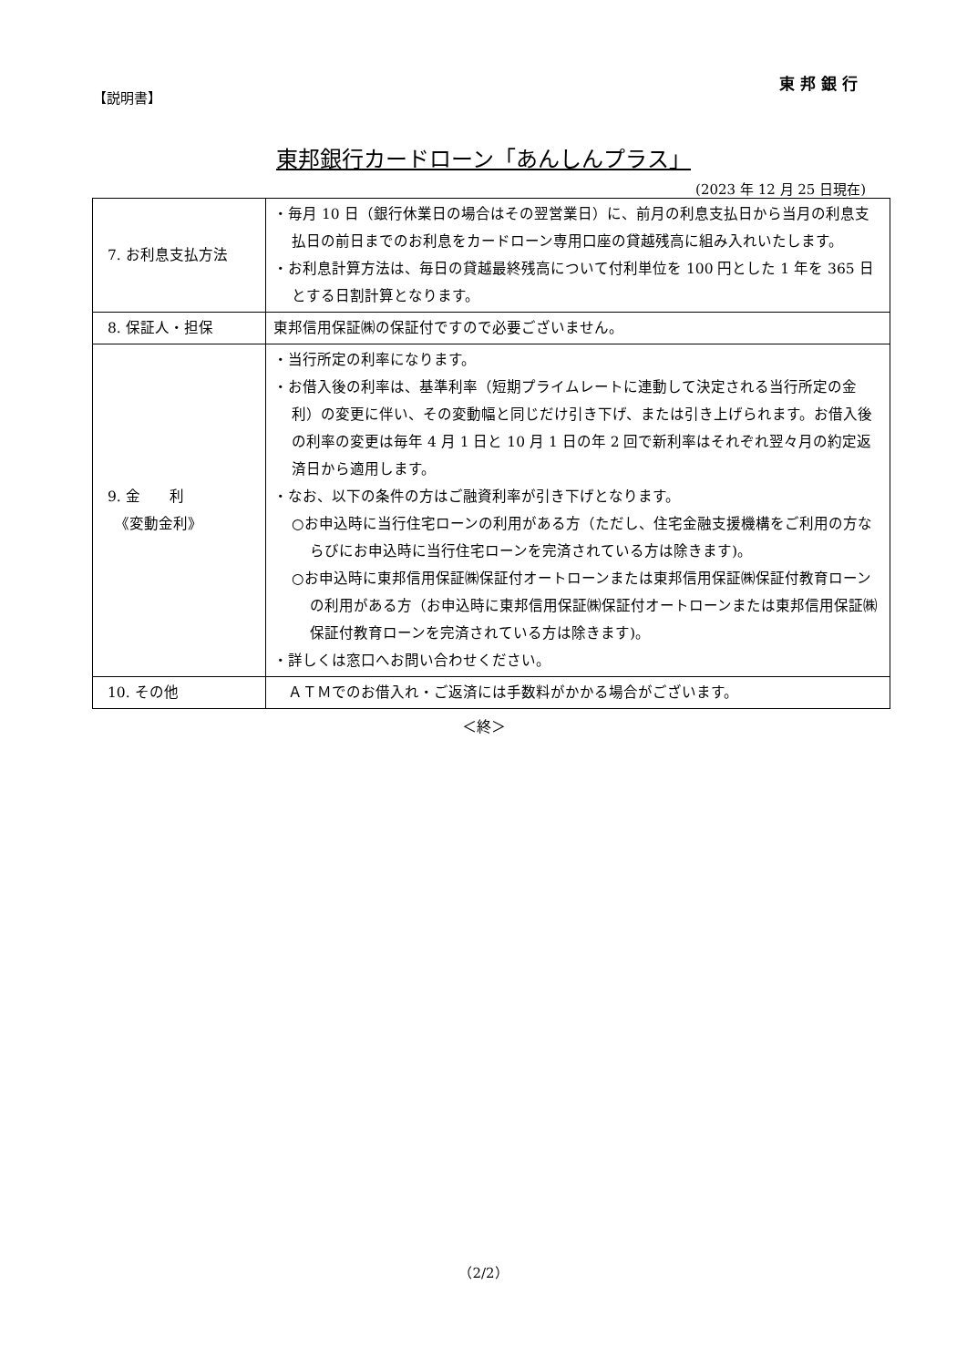東邦銀行
【説明書】
東邦銀行カードローン「あんしんプラス」
(2023 年 12 月 25 日現在)
| 7. お利息支払方法 | ・毎月 10 日（銀行休業日の場合はその翌営業日）に、前月の利息支払日から当月の利息支払日の前日までのお利息をカードローン専用口座の貸越残高に組み入れいたします。 ・お利息計算方法は、毎日の貸越最終残高について付利単位を 100 円とした 1 年を 365 日とする日割計算となります。 |
| 8. 保証人・担保 | 東邦信用保証㈱の保証付ですので必要ございません。 |
| 9. 金 利 《変動金利》 | ・当行所定の利率になります。 ・お借入後の利率は、基準利率（短期プライムレートに連動して決定される当行所定の金利）の変更に伴い、その変動幅と同じだけ引き下げ、または引き上げられます。お借入後の利率の変更は毎年 4 月 1 日と 10 月 1 日の年 2 回で新利率はそれぞれ翌々月の約定返済日から適用します。 ・なお、以下の条件の方はご融資利率が引き下げとなります。 ○お申込時に当行住宅ローンの利用がある方（ただし、住宅金融支援機構をご利用の方ならびにお申込時に当行住宅ローンを完済されている方は除きます)。 ○お申込時に東邦信用保証㈱保証付オートローンまたは東邦信用保証㈱保証付教育ローンの利用がある方（お申込時に東邦信用保証㈱保証付オートローンまたは東邦信用保証㈱保証付教育ローンを完済されている方は除きます)。 ・詳しくは窓口へお問い合わせください。 |
| 10. その他 | ＡＴＭでのお借入れ・ご返済には手数料がかかる場合がございます。 |
＜終＞
（2/2）